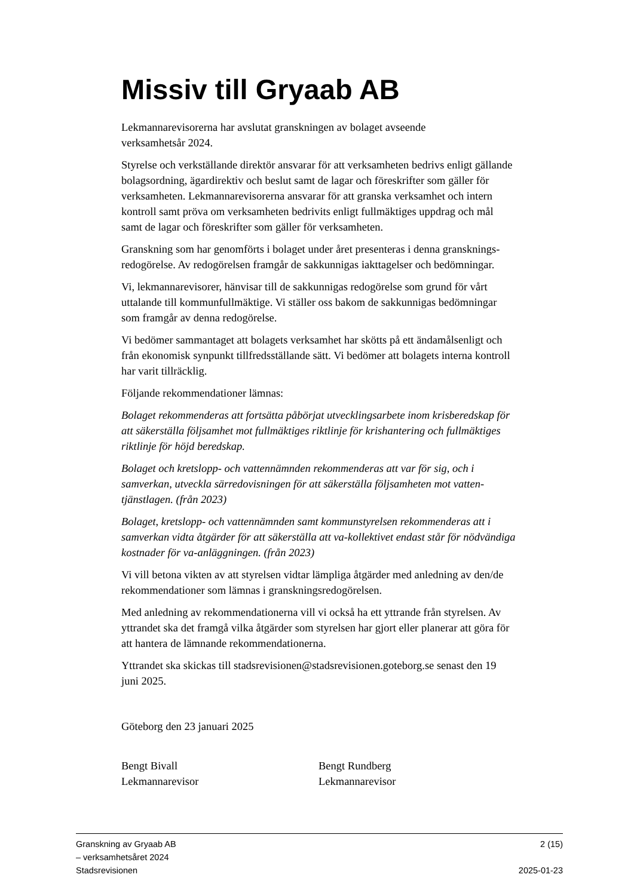Missiv till Gryaab AB
Lekmannarevisorerna har avslutat granskningen av bolaget avseende
verksamhetsår 2024.
Styrelse och verkställande direktör ansvarar för att verksamheten bedrivs enligt gällande bolagsordning, ägardirektiv och beslut samt de lagar och föreskrifter som gäller för verksamheten. Lekmannarevisorerna ansvarar för att granska verksamhet och intern kontroll samt pröva om verksamheten bedrivits enligt fullmäktiges uppdrag och mål samt de lagar och föreskrifter som gäller för verksamheten.
Granskning som har genomförts i bolaget under året presenteras i denna gransknings-redogörelse. Av redogörelsen framgår de sakkunnigas iakttagelser och bedömningar.
Vi, lekmannarevisorer, hänvisar till de sakkunnigas redogörelse som grund för vårt uttalande till kommunfullmäktige. Vi ställer oss bakom de sakkunnigas bedömningar som framgår av denna redogörelse.
Vi bedömer sammantaget att bolagets verksamhet har skötts på ett ändamålsenligt och från ekonomisk synpunkt tillfredsställande sätt. Vi bedömer att bolagets interna kontroll har varit tillräcklig.
Följande rekommendationer lämnas:
Bolaget rekommenderas att fortsätta påbörjat utvecklingsarbete inom krisberedskap för att säkerställa följsamhet mot fullmäktiges riktlinje för krishantering och fullmäktiges riktlinje för höjd beredskap.
Bolaget och kretslopp- och vattennämnden rekommenderas att var för sig, och i samverkan, utveckla särredovisningen för att säkerställa följsamheten mot vatten-tjänstlagen. (från 2023)
Bolaget, kretslopp- och vattennämnden samt kommunstyrelsen rekommenderas att i samverkan vidta åtgärder för att säkerställa att va-kollektivet endast står för nödvändiga kostnader för va-anläggningen. (från 2023)
Vi vill betona vikten av att styrelsen vidtar lämpliga åtgärder med anledning av den/de rekommendationer som lämnas i granskningsredogörelsen.
Med anledning av rekommendationerna vill vi också ha ett yttrande från styrelsen. Av yttrandet ska det framgå vilka åtgärder som styrelsen har gjort eller planerar att göra för att hantera de lämnande rekommendationerna.
Yttrandet ska skickas till stadsrevisionen@stadsrevisionen.goteborg.se senast den 19 juni 2025.
Göteborg den 23 januari 2025
Bengt Bivall
Lekmannarevisor
Bengt Rundberg
Lekmannarevisor
Granskning av Gryaab AB 2 (15)
– verksamhetsåret 2024
Stadsrevisionen 2025-01-23